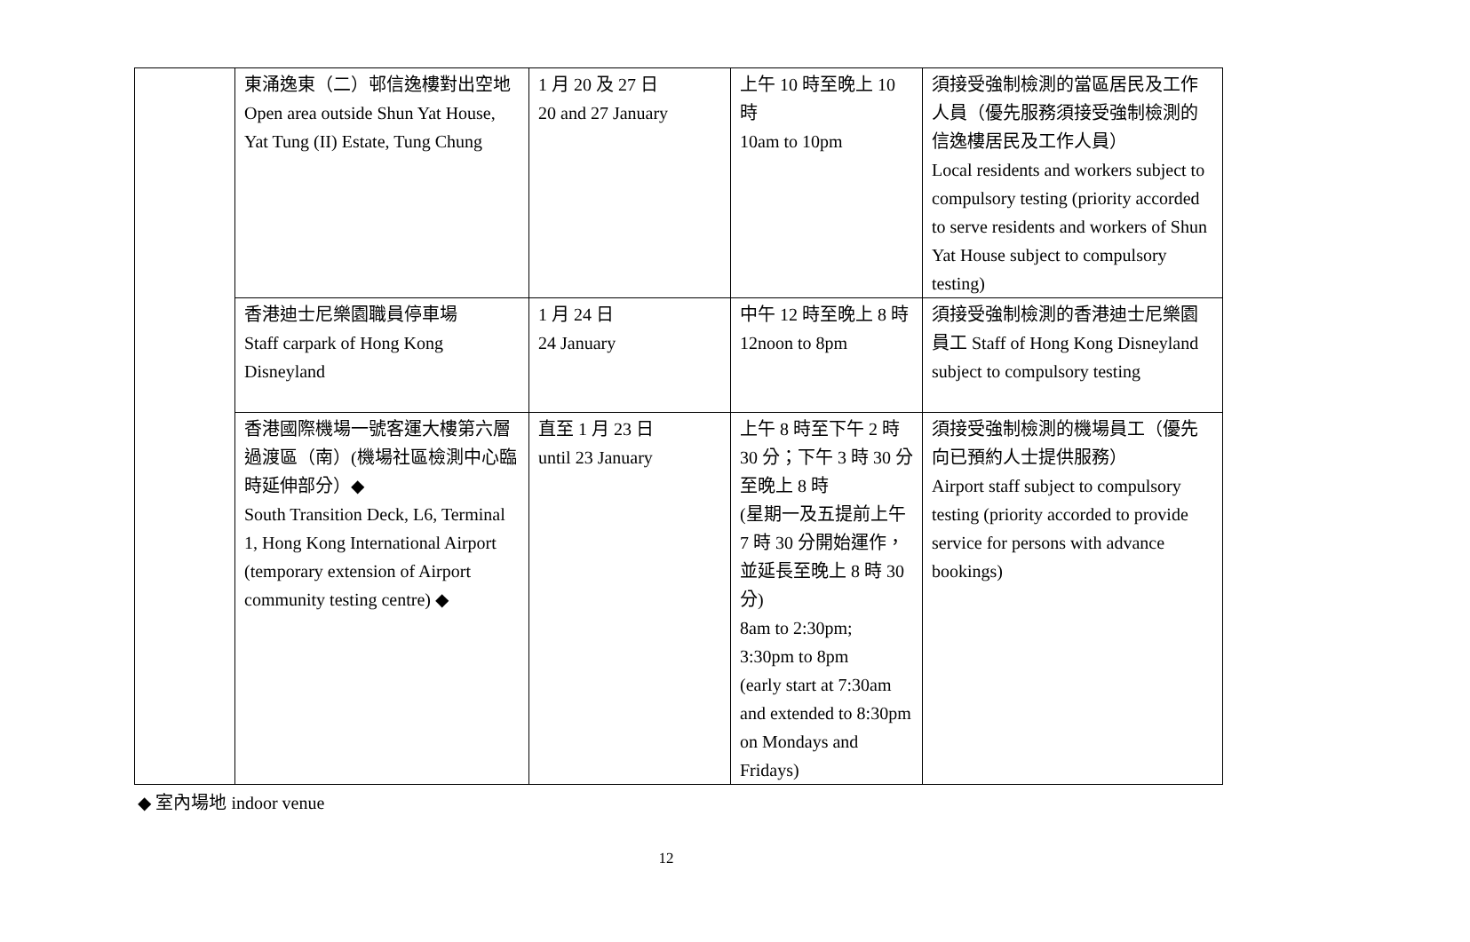| | 東涌逸東（二）邨信逸樓對出空地 Open area outside Shun Yat House, Yat Tung (II) Estate, Tung Chung | 1 月 20 及 27 日 20 and 27 January | 上午 10 時至晚上 10 時 10am to 10pm | 須接受強制檢測的當區居民及工作人員（優先服務須接受強制檢測的信逸樓居民及工作人員） Local residents and workers subject to compulsory testing (priority accorded to serve residents and workers of Shun Yat House subject to compulsory testing) |
| | 香港迪士尼樂園職員停車場 Staff carpark of Hong Kong Disneyland | 1 月 24 日 24 January | 中午 12 時至晚上 8 時 12noon to 8pm | 須接受強制檢測的香港迪士尼樂園員工 Staff of Hong Kong Disneyland subject to compulsory testing |
| | 香港國際機場一號客運大樓第六層過渡區（南）(機場社區檢測中心臨時延伸部分）◆ South Transition Deck, L6, Terminal 1, Hong Kong International Airport (temporary extension of Airport community testing centre) ◆ | 直至 1 月 23 日 until 23 January | 上午 8 時至下午 2 時 30 分；下午 3 時 30 分至晚上 8 時 (星期一及五提前上午 7 時 30 分開始運作，並延長至晚上 8 時 30 分) 8am to 2:30pm; 3:30pm to 8pm (early start at 7:30am and extended to 8:30pm on Mondays and Fridays) | 須接受強制檢測的機場員工（優先向已預約人士提供服務） Airport staff subject to compulsory testing (priority accorded to provide service for persons with advance bookings) |
◆ 室內場地 indoor venue
12